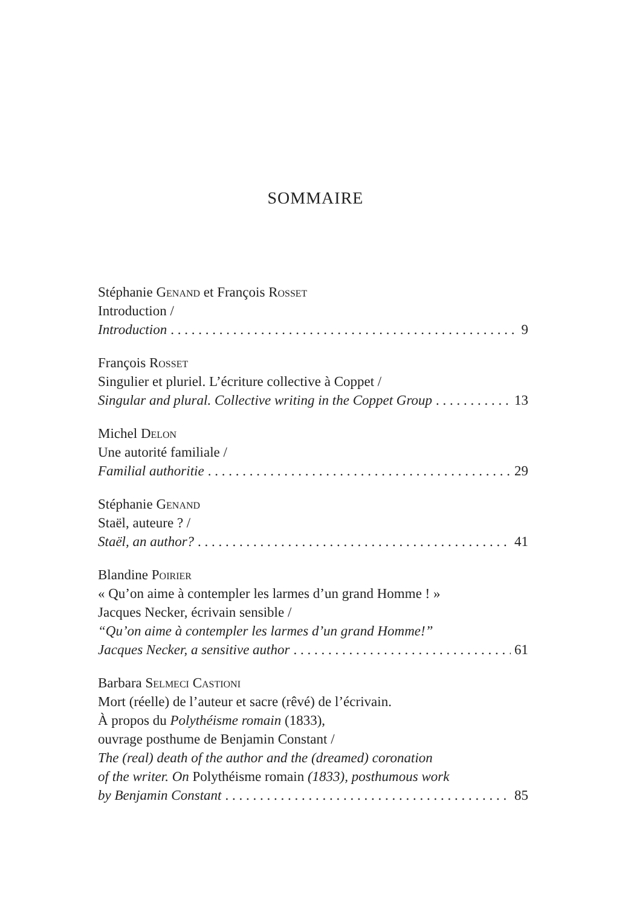SOMMAIRE
Stéphanie Genand et François Rosset
Introduction /
Introduction 9
François Rosset
Singulier et pluriel. L’écriture collective à Coppet /
Singular and plural. Collective writing in the Coppet Group 13
Michel Delon
Une autorité familiale /
Familial authoritie 29
Stéphanie Genand
Staël, auteure ? /
Staël, an author? 41
Blandine Poirier
« Qu’on aime à contempler les larmes d’un grand Homme ! »
Jacques Necker, écrivain sensible /
“Qu’on aime à contempler les larmes d’un grand Homme!”
Jacques Necker, a sensitive author 61
Barbara Selmeci Castioni
Mort (réelle) de l’auteur et sacre (rêvé) de l’écrivain.
À propos du Polythéisme romain (1833),
ouvrage posthume de Benjamin Constant /
The (real) death of the author and the (dreamed) coronation
of the writer. On Polythéisme romain (1833), posthumous work
by Benjamin Constant 85